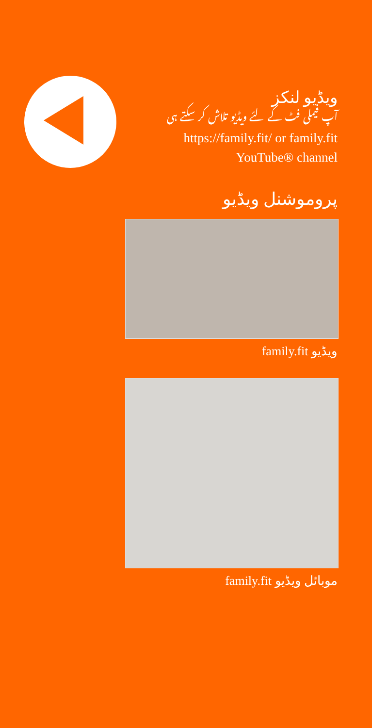ویڈیو لنکز
آپ فیملی فٹ کے لئے ویڈیو تلاش کر سکتے ہی
https://family.fit/ or family.fit YouTube® channel
پروموشنل ویڈیو
family.fit ویڈیو
family.fit موبائل ویڈیو